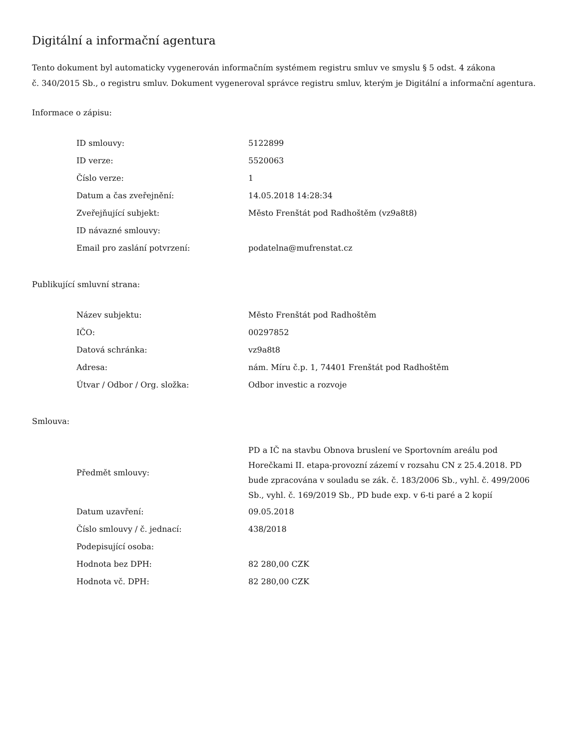Digitální a informační agentura
Tento dokument byl automaticky vygenerován informačním systémem registru smluv ve smyslu § 5 odst. 4 zákona
č. 340/2015 Sb., o registru smluv. Dokument vygeneroval správce registru smluv, kterým je Digitální a informační agentura.
Informace o zápisu:
| ID smlouvy: | 5122899 |
| ID verze: | 5520063 |
| Číslo verze: | 1 |
| Datum a čas zveřejnění: | 14.05.2018 14:28:34 |
| Zveřejňující subjekt: | Město Frenštát pod Radhoštěm (vz9a8t8) |
| ID návazné smlouvy: | |
| Email pro zaslání potvrzení: | podatelna@mufrenstat.cz |
Publikující smluvní strana:
| Název subjektu: | Město Frenštát pod Radhoštěm |
| IČO: | 00297852 |
| Datová schránka: | vz9a8t8 |
| Adresa: | nám. Míru č.p. 1, 74401 Frenštát pod Radhoštěm |
| Útvar / Odbor / Org. složka: | Odbor investic a rozvoje |
Smlouva:
| Předmět smlouvy: | PD a IČ na stavbu Obnova bruslení ve Sportovním areálu pod Horečkami II. etapa-provozní zázemí v rozsahu CN z 25.4.2018. PD bude zpracována v souladu se zák. č. 183/2006 Sb., vyhl. č. 499/2006 Sb., vyhl. č. 169/2019 Sb., PD bude exp. v 6-ti paré a 2 kopií |
| Datum uzavření: | 09.05.2018 |
| Číslo smlouvy / č. jednací: | 438/2018 |
| Podepisující osoba: | |
| Hodnota bez DPH: | 82 280,00 CZK |
| Hodnota vč. DPH: | 82 280,00 CZK |